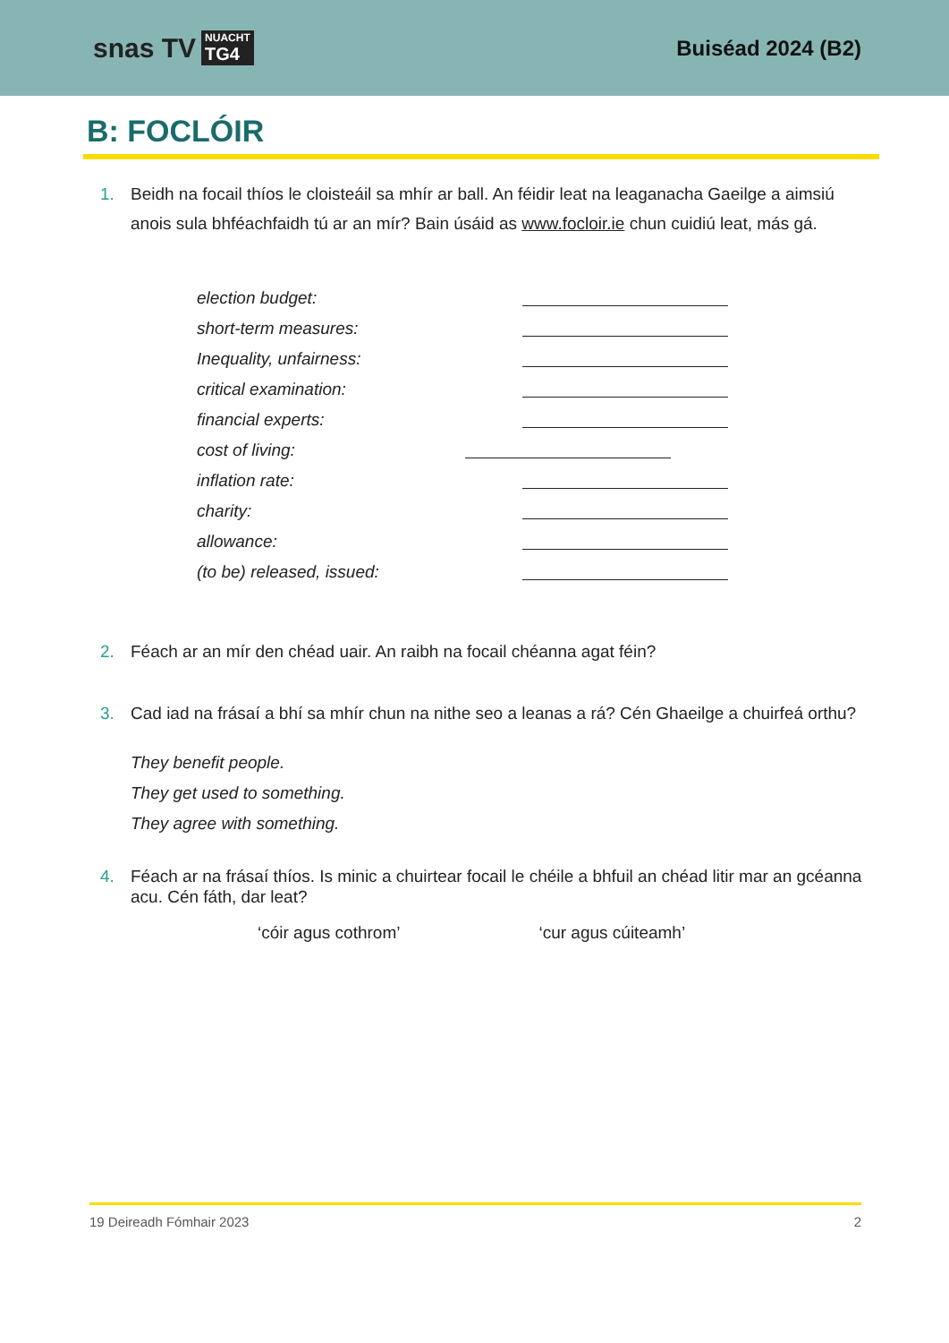snas TV NUACHT
TG4
Buiséad 2024 (B2)
B: FOCLÓIR
1. Beidh na focail thíos le cloisteáil sa mhír ar ball. An féidir leat na leaganacha Gaeilge a aimsiú anois sula bhféachfaidh tú ar an mír? Bain úsáid as www.focloir.ie chun cuidiú leat, más gá.
| election budget: | |
| short-term measures: | |
| Inequality, unfairness: | |
| critical examination: | |
| financial experts: | |
| cost of living: | |
| inflation rate: | |
| charity: | |
| allowance: | |
| (to be) released, issued: | |
2. Féach ar an mír den chéad uair. An raibh na focail chéanna agat féin?
3. Cad iad na frásaí a bhí sa mhír chun na nithe seo a leanas a rá? Cén Ghaeilge a chuirfeá orthu?
They benefit people.
They get used to something.
They agree with something.
4. Féach ar na frásaí thíos. Is minic a chuirtear focail le chéile a bhfuil an chéad litir mar an gcéanna acu. Cén fáth, dar leat?
‘cóir agus cothrom’ ‘cur agus cúiteamh’
19 Deireadh Fómhair 2023 2